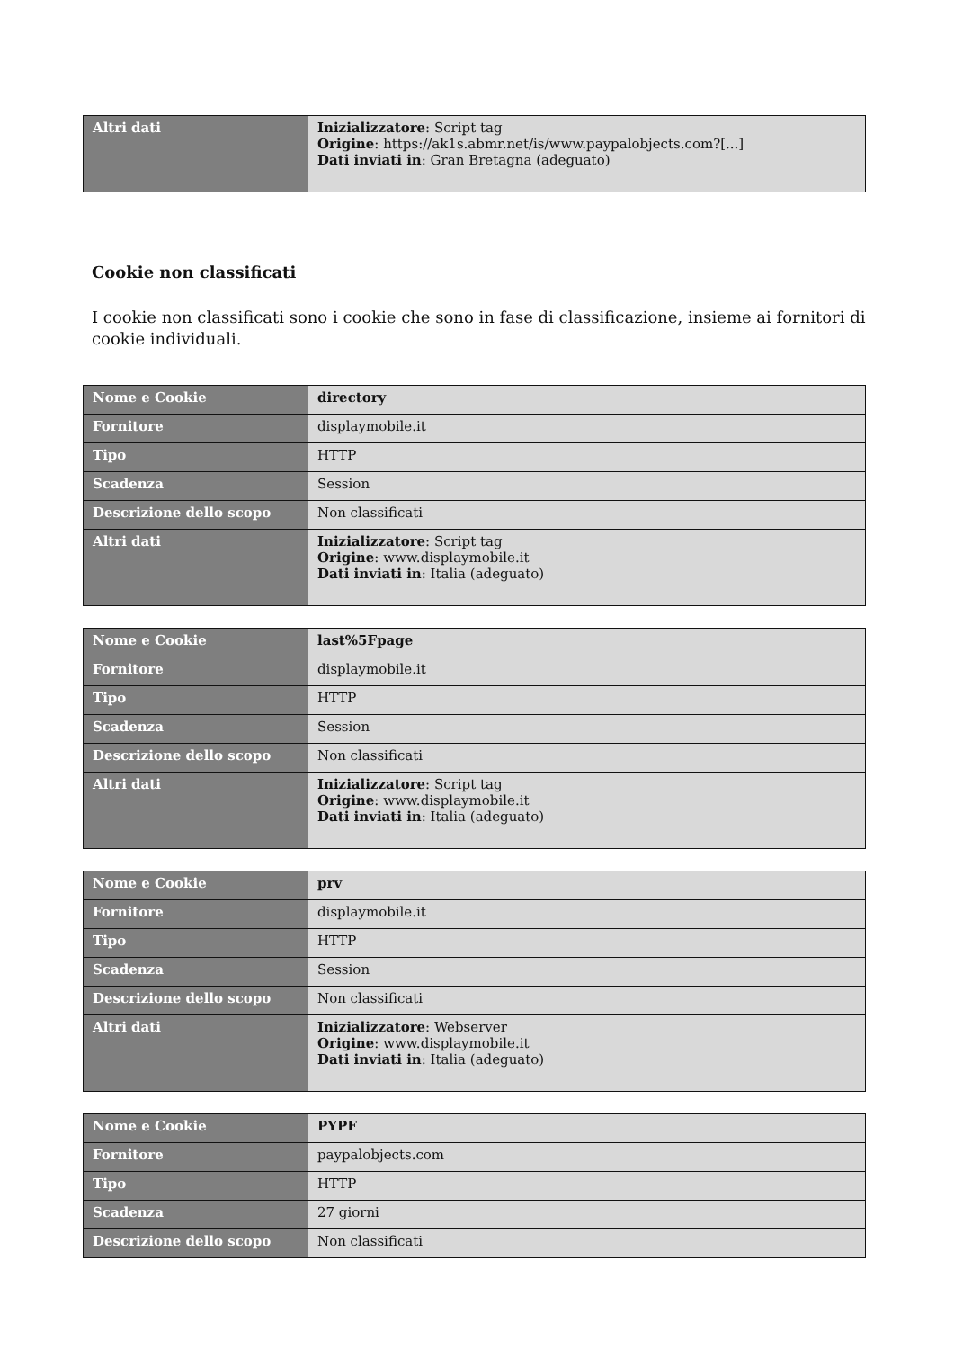| Altri dati | Inizializzatore : Script tag Origine : https://ak1s.abmr.net/is/www.paypalobjects.com?[...] Dati inviati in : Gran Bretagna (adeguato) |
Cookie non classificati
I cookie non classificati sono i cookie che sono in fase di classificazione, insieme ai fornitori di cookie individuali.
| Nome e Cookie | directory |
| Fornitore | displaymobile.it |
| Tipo | HTTP |
| Scadenza | Session |
| Descrizione dello scopo | Non classificati |
| Altri dati | Inizializzatore : Script tag Origine : www.displaymobile.it Dati inviati in : Italia (adeguato) |
| Nome e Cookie | last%5Fpage |
| Fornitore | displaymobile.it |
| Tipo | HTTP |
| Scadenza | Session |
| Descrizione dello scopo | Non classificati |
| Altri dati | Inizializzatore : Script tag Origine : www.displaymobile.it Dati inviati in : Italia (adeguato) |
| Nome e Cookie | prv |
| Fornitore | displaymobile.it |
| Tipo | HTTP |
| Scadenza | Session |
| Descrizione dello scopo | Non classificati |
| Altri dati | Inizializzatore : Webserver Origine : www.displaymobile.it Dati inviati in : Italia (adeguato) |
| Nome e Cookie | PYPF |
| Fornitore | paypalobjects.com |
| Tipo | HTTP |
| Scadenza | 27 giorni |
| Descrizione dello scopo | Non classificati |